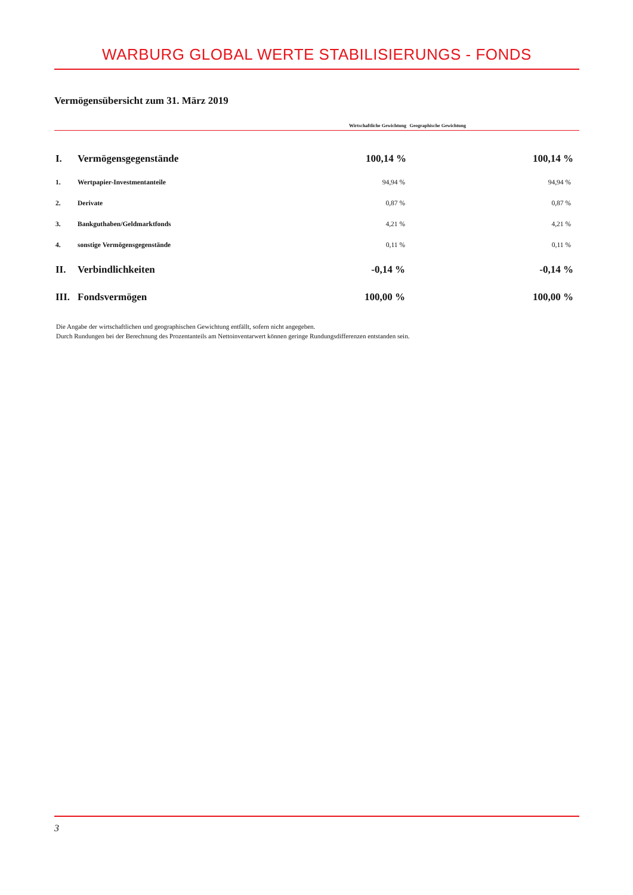WARBURG GLOBAL WERTE STABILISIERUNGS - FONDS
Vermögensübersicht zum 31. März 2019
| | | Wirtschaftliche Gewichtung | Geographische Gewichtung |
| --- | --- | --- | --- |
| I. | Vermögensgegenstände | 100,14 % | 100,14 % |
| 1. | Wertpapier-Investmentanteile | 94,94 % | 94,94 % |
| 2. | Derivate | 0,87 % | 0,87 % |
| 3. | Bankguthaben/Geldmarktfonds | 4,21 % | 4,21 % |
| 4. | sonstige Vermögensgegenstände | 0,11 % | 0,11 % |
| II. | Verbindlichkeiten | -0,14 % | -0,14 % |
| III. | Fondsvermögen | 100,00 % | 100,00 % |
Die Angabe der wirtschaftlichen und geographischen Gewichtung entfällt, sofern nicht angegeben.
Durch Rundungen bei der Berechnung des Prozentanteils am Nettoinventarwert können geringe Rundungsdifferenzen entstanden sein.
3